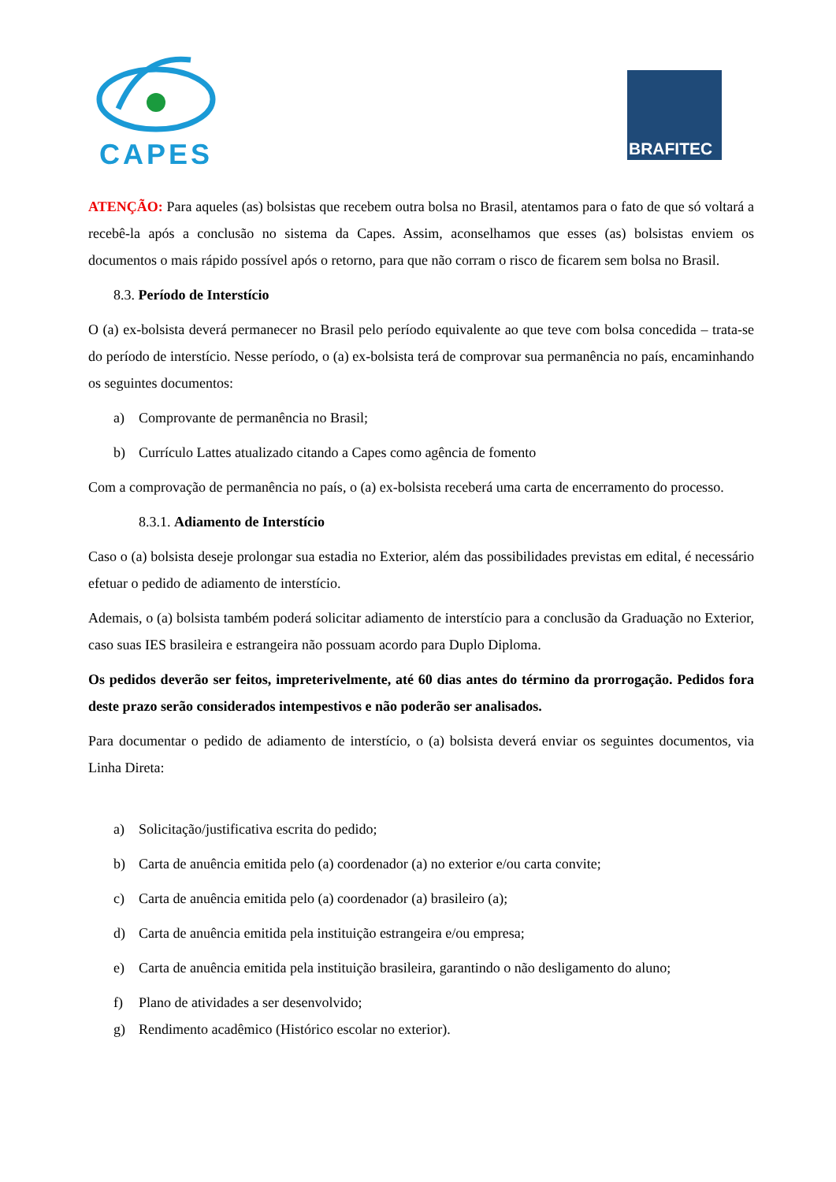CAPES
BRAFITEC
ATENÇÃO: Para aqueles (as) bolsistas que recebem outra bolsa no Brasil, atentamos para o fato de que só voltará a recebê-la após a conclusão no sistema da Capes. Assim, aconselhamos que esses (as) bolsistas enviem os documentos o mais rápido possível após o retorno, para que não corram o risco de ficarem sem bolsa no Brasil.
8.3. Período de Interstício
O (a) ex-bolsista deverá permanecer no Brasil pelo período equivalente ao que teve com bolsa concedida – trata-se do período de interstício. Nesse período, o (a) ex-bolsista terá de comprovar sua permanência no país, encaminhando os seguintes documentos:
a) Comprovante de permanência no Brasil;
b) Currículo Lattes atualizado citando a Capes como agência de fomento
Com a comprovação de permanência no país, o (a) ex-bolsista receberá uma carta de encerramento do processo.
8.3.1. Adiamento de Interstício
Caso o (a) bolsista deseje prolongar sua estadia no Exterior, além das possibilidades previstas em edital, é necessário efetuar o pedido de adiamento de interstício.
Ademais, o (a) bolsista também poderá solicitar adiamento de interstício para a conclusão da Graduação no Exterior, caso suas IES brasileira e estrangeira não possuam acordo para Duplo Diploma.
Os pedidos deverão ser feitos, impreterivelmente, até 60 dias antes do término da prorrogação. Pedidos fora deste prazo serão considerados intempestivos e não poderão ser analisados.
Para documentar o pedido de adiamento de interstício, o (a) bolsista deverá enviar os seguintes documentos, via Linha Direta:
a) Solicitação/justificativa escrita do pedido;
b) Carta de anuência emitida pelo (a) coordenador (a) no exterior e/ou carta convite;
c) Carta de anuência emitida pelo (a) coordenador (a) brasileiro (a);
d) Carta de anuência emitida pela instituição estrangeira e/ou empresa;
e) Carta de anuência emitida pela instituição brasileira, garantindo o não desligamento do aluno;
f) Plano de atividades a ser desenvolvido;
g) Rendimento acadêmico (Histórico escolar no exterior).